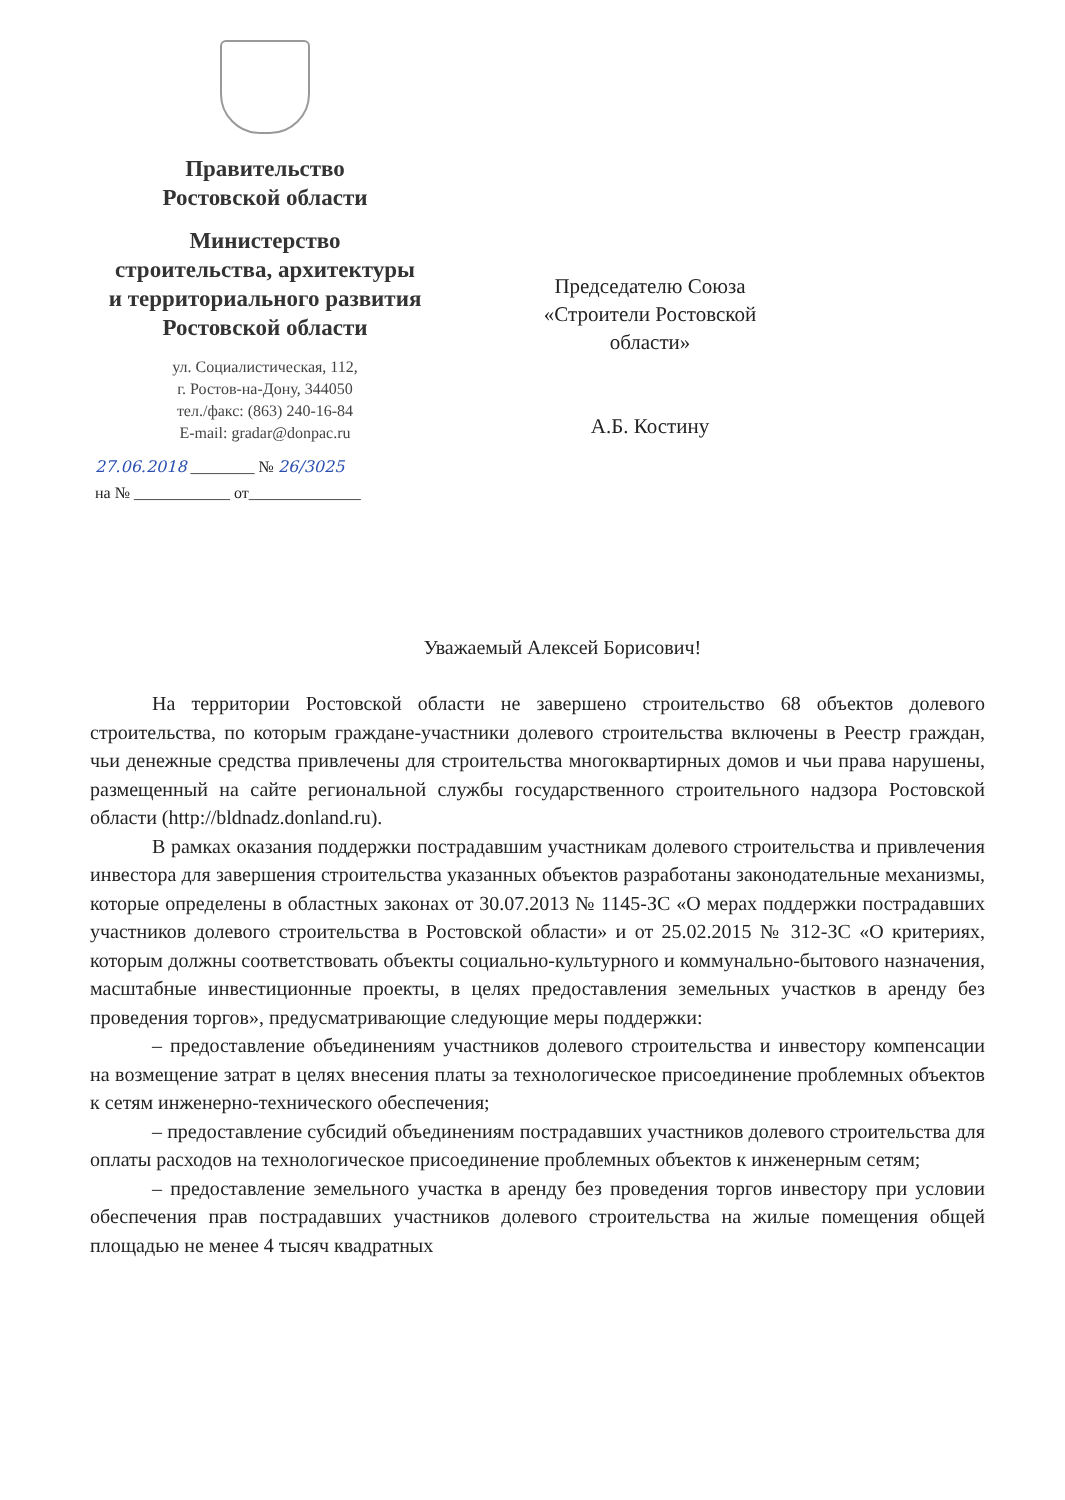Правительство
Ростовской области
Министерство
строительства, архитектуры
и территориального развития
Ростовской области
ул. Социалистическая, 112,
г. Ростов-на-Дону, 344050
тел./факс: (863) 240-16-84
E-mail: gradar@donpac.ru
27.06.2018 ________ № 26/3025
на № ____________ от______________
Председателю Союза
«Строители Ростовской
области»
А.Б. Костину
Уважаемый Алексей Борисович!
На территории Ростовской области не завершено строительство 68 объектов долевого строительства, по которым граждане-участники долевого строительства включены в Реестр граждан, чьи денежные средства привлечены для строительства многоквартирных домов и чьи права нарушены, размещенный на сайте региональной службы государственного строительного надзора Ростовской области (http://bldnadz.donland.ru).
В рамках оказания поддержки пострадавшим участникам долевого строительства и привлечения инвестора для завершения строительства указанных объектов разработаны законодательные механизмы, которые определены в областных законах от 30.07.2013 № 1145-ЗС «О мерах поддержки пострадавших участников долевого строительства в Ростовской области» и от 25.02.2015 № 312-ЗС «О критериях, которым должны соответствовать объекты социально-культурного и коммунально-бытового назначения, масштабные инвестиционные проекты, в целях предоставления земельных участков в аренду без проведения торгов», предусматривающие следующие меры поддержки:
– предоставление объединениям участников долевого строительства и инвестору компенсации на возмещение затрат в целях внесения платы за технологическое присоединение проблемных объектов к сетям инженерно-технического обеспечения;
– предоставление субсидий объединениям пострадавших участников долевого строительства для оплаты расходов на технологическое присоединение проблемных объектов к инженерным сетям;
– предоставление земельного участка в аренду без проведения торгов инвестору при условии обеспечения прав пострадавших участников долевого строительства на жилые помещения общей площадью не менее 4 тысяч квадратных